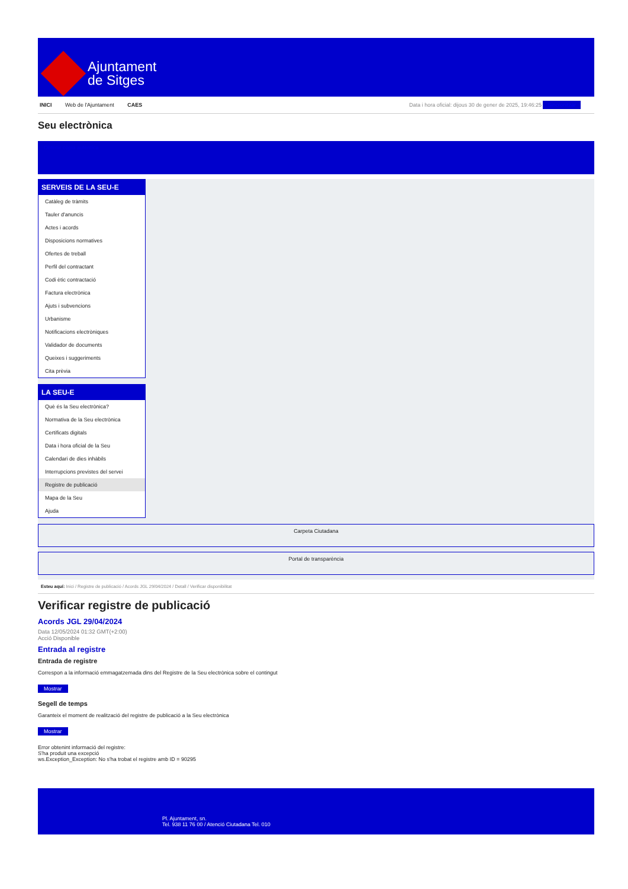Ajuntament
de Sitges
INICI Web de l'Ajuntament CAES Data i hora oficial: dijous 30 de gener de 2025, 19:46:25 Sincronitzar
Seu electrònica
Obtenir còpia autèntica
SERVEIS DE LA SEU-E
Catàleg de tràmits
Tauler d'anuncis
Actes i acords
Disposicions normatives
Ofertes de treball
Perfil del contractant
Codi ètic contractació
Factura electrònica
Ajuts i subvencions
Urbanisme
Notificacions electròniques
Validador de documents
Queixes i suggeriments
Cita prèvia
LA SEU-E
Què és la Seu electrònica?
Normativa de la Seu electrònica
Certificats digitals
Data i hora oficial de la Seu
Calendari de dies inhàbils
Interrupcions previstes del servei
Registre de publicació
Mapa de la Seu
Ajuda
Carpeta Ciutadana
Portal de transparència
Esteu aquí: Inici / Registre de publicació / Acords JGL 29/04/2024 / Detall / Verificar disponibilitat
Verificar registre de publicació
Acords JGL 29/04/2024
Data 12/05/2024 01:32 GMT(+2:00)
Acció Disponible
Entrada al registre
Entrada de registre
Correspon a la informació emmagatzemada dins del Registre de la Seu electrònica sobre el contingut
Mostrar
Segell de temps
Garanteix el moment de realització del registre de publicació a la Seu electrònica
Mostrar
Error obtenint informació del registre:
S'ha produit una excepció
ws.Exception_Exception: No s'ha trobat el registre amb ID = 90295
Pl. Ajuntament, sn.
Tel. 938 11 76 00 / Atenció Ciutadana Tel. 010